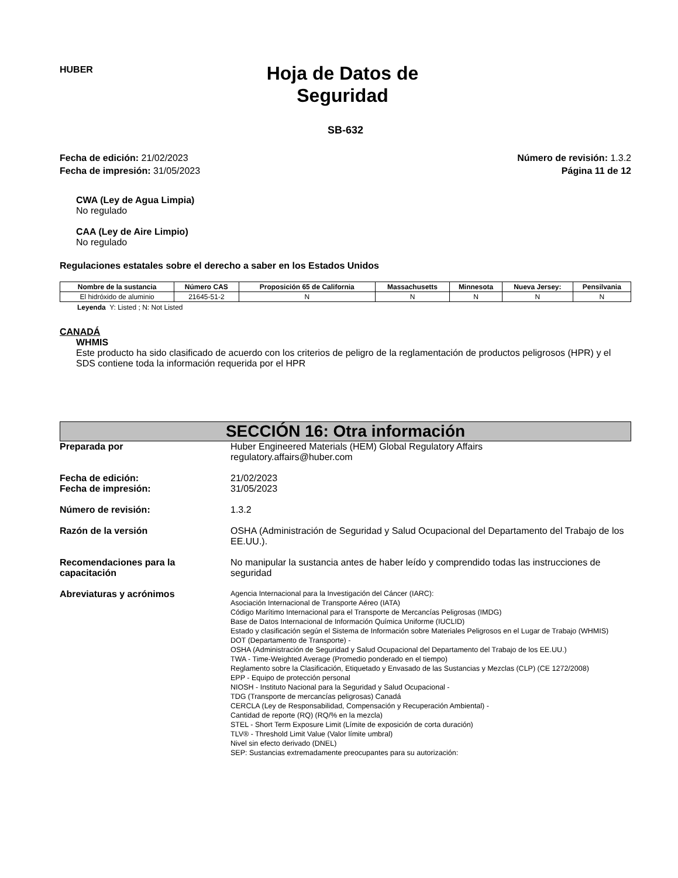HUBER
Hoja de Datos de
Seguridad
SB-632
Fecha de edición: 21/02/2023
Fecha de impresión: 31/05/2023
Número de revisión: 1.3.2
Página 11 de 12
CWA (Ley de Agua Limpia)
No regulado
CAA (Ley de Aire Limpio)
No regulado
Regulaciones estatales sobre el derecho a saber en los Estados Unidos
| Nombre de la sustancia | Número CAS | Proposición 65 de California | Massachusetts | Minnesota | Nueva Jersey: | Pensilvania |
| --- | --- | --- | --- | --- | --- | --- |
| El hidróxido de aluminio | 21645-51-2 | N | N | N | N | N |
Leyenda Y: Listed ; N: Not Listed
CANADÁ
WHMIS
Este producto ha sido clasificado de acuerdo con los criterios de peligro de la reglamentación de productos peligrosos (HPR) y el SDS contiene toda la información requerida por el HPR
SECCIÓN 16: Otra información
Preparada por Huber Engineered Materials (HEM) Global Regulatory Affairs
regulatory.affairs@huber.com
Fecha de edición:
Fecha de impresión:
21/02/2023
31/05/2023
Número de revisión: 1.3.2
Razón de la versión OSHA (Administración de Seguridad y Salud Ocupacional del Departamento del Trabajo de los EE.UU.).
Recomendaciones para la capacitación
No manipular la sustancia antes de haber leído y comprendido todas las instrucciones de seguridad
Abreviaturas y acrónimos
Agencia Internacional para la Investigación del Cáncer (IARC):
Asociación Internacional de Transporte Aéreo (IATA)
Código Marítimo Internacional para el Transporte de Mercancías Peligrosas (IMDG)
Base de Datos Internacional de Información Química Uniforme (IUCLID)
Estado y clasificación según el Sistema de Información sobre Materiales Peligrosos en el Lugar de Trabajo (WHMIS)
DOT (Departamento de Transporte) -
OSHA (Administración de Seguridad y Salud Ocupacional del Departamento del Trabajo de los EE.UU.)
TWA - Time-Weighted Average (Promedio ponderado en el tiempo)
Reglamento sobre la Clasificación, Etiquetado y Envasado de las Sustancias y Mezclas (CLP) (CE 1272/2008)
EPP - Equipo de protección personal
NIOSH - Instituto Nacional para la Seguridad y Salud Ocupacional -
TDG (Transporte de mercancías peligrosas) Canadá
CERCLA (Ley de Responsabilidad, Compensación y Recuperación Ambiental) -
Cantidad de reporte (RQ) (RQ/% en la mezcla)
STEL - Short Term Exposure Limit (Límite de exposición de corta duración)
TLV® - Threshold Limit Value (Valor límite umbral)
Nivel sin efecto derivado (DNEL)
SEP: Sustancias extremadamente preocupantes para su autorización: